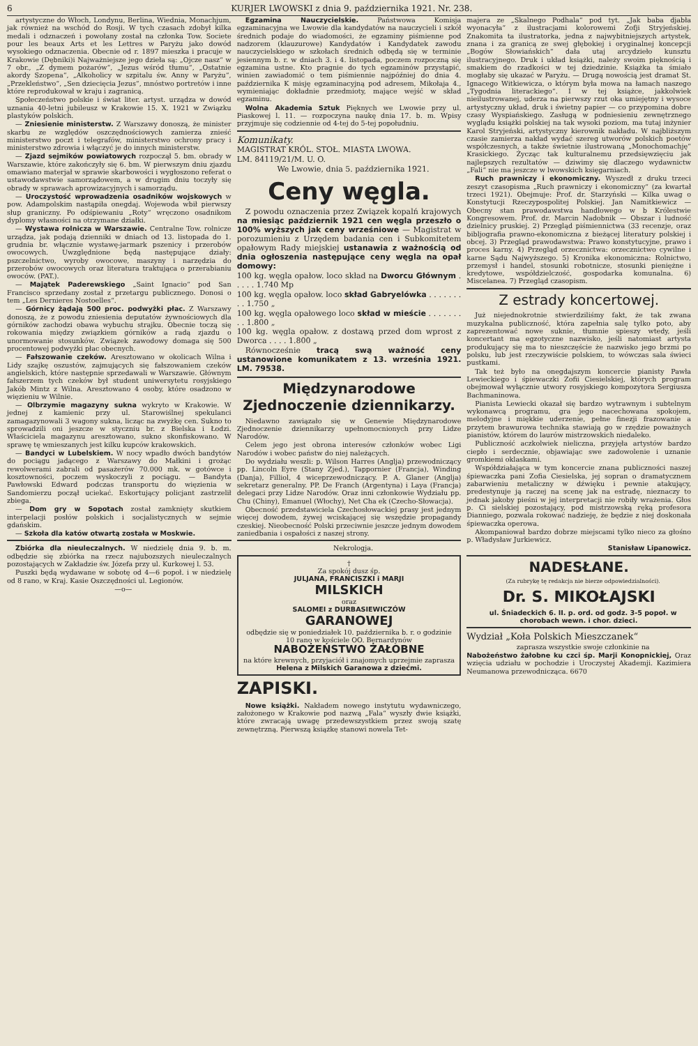6 KURJER LWOWSKI z dnia 9. października 1921. Nr. 238.
artystyczne do Włoch, Londynu, Berlina, Wiednia, Monachjum, jak również na wschód do Rosji. W tych czasach zdobył kilka medali i odznaczeń i powołany został na członka Tow. Societe pour les beaux Arts et les Lettres w Paryżu jako dowód wysokiego odznaczenia. Obecnie od r. 1897 mieszka i pracuje w Krakowie (Dębniki)i Najważniejsze jego dzieła są: „Ojcze nasz“ w 7 obr., „Z dymem pożarów“, „Jezus wśród tłumu“, „Ostatnie akordy Szopena“, „Alkoholicy w szpitalu św. Anny w Paryżu“, „Przekleństwo“, „Sen dziecięcia Jezus“, mnóstwo portretów i inne które reprodukował w kraju i zagranicą.
Społeczeństwo polskie i świat liter. artyst. urządza w dowód uznania 40-letni jubileusz w Krakowie 15. X. 1921 w Związku plastyków polskich.
— Zniesienie ministerstw. Z Warszawy donoszą, że minister skarbu ze względów oszczędnościowych zamierza znieść ministerstwo poczt i telegrafów, ministerstwo ochrony pracy i ministerstwo zdrowia i włączyć je do innych ministerstw.
— Zjazd sejmików powiatowych rozpoczął 5. bm. obrady w Warszawie, które zakończyły się 6. bm. W pierwszym dniu zjazdu omawiano materjał w sprawie skarbowości i wygłoszono referat o ustawodawstwie samorządowem, a w drugim dniu toczyły się obrady w sprawach aprowizacyjnych i samorządu.
— Uroczystość wprowadzenia osadników wojskowych w pow. Adampolskim nastąpiła onegdaj. Wojewoda wbił pierwszy słup graniczny. Po odśpiewaniu „Roty“ wręczono osadnikom dyplomy własności na otrzymane działki.
— Wystawa rolnicza w Warszawie. Centralne Tow. rolnicze urządza, jak podają dzienniki w dniach od 13. listopada do 1. grudnia br. włącznie wystawę-jarmark pszenicy i przerobów owocowych. Uwzględnione będą następujące działy: pszczelnictwo, wyroby owocowe, maszyny i narzędzia do przerobów owocowych oraz literatura traktująca o przerabianiu owoców. (PAT.).
— Majątek Paderewskiego „Saint Ignacio“ pod San Francisco sprzedany został z przetargu publicznego. Donosi o tem „Les Dernieres Nostoelles“.
— Górnicy żądają 500 proc. podwyżki płac. Z Warszawy donoszą, że z powodu zniesienia deputatów żywnościowych dla górników zachodzi obawa wybuchu strajku. Obecnie toczą się rokowania między związkiem górników a radą zjazdu o unormowanie stosunków. Związek zawodowy domaga się 500 procentowej podwyżki płac obecnych.
— Fałszowanie czeków. Aresztowano w okolicach Wilna i Lidy szajkę oszustów, zajmujących się fałszowaniem czeków angielskich, które następnie sprzedawali w Warszawie. Głównym fałszerzem tych czeków był student uniwersytetu rosyjskiego Jakób Mintz z Wilna. Aresztowano 4 osoby, które osadzono w więzieniu w Wilnie.
— Olbrzymie magazyny sukna wykryto w Krakowie. W jednej z kamienic przy ul. Starowiślnej spekulanci zamagazynowali 3 wagony sukna, licząc na zwyżkę cen. Sukno to sprowadzili oni jeszcze w styczniu br. z Bielska i Łodzi. Właściciela magazynu aresztowano, sukno skonfiskowano. W sprawę tę wmieszanych jest kilku kupców krakowskich.
— Bandyci w Lubelskiem. W nocy wpadło dwóch bandytów do pociągu jadącego z Warszawy do Małkini i grożąc rewolwerami zabrali od pasażerów 70.000 mk. w gotówce i kosztowności, poczem wyskoczyli z pociągu. — Bandyta Pawłowski Edward podczas transportu do więzienia w Sandomierzu począł uciekać. Eskortujący policjant zastrzelił zbiega.
— Dom gry w Sopotach został zamknięty skutkiem interpelacji posłów polskich i socjalistycznych w sejmie gdańskim.
— Szkoła dla katów otwartą została w Moskwie.
Zbiórka dla nieuleczalnych. W niedzielę dnia 9. b. m. odbędzie się zbiórka na rzecz najubozszych nieuleczalnych pozostających w Zakładzie św. Józefa przy ul. Kurkowej l. 53.
Puszki będą wydawane w sobotę od 4—6 popoł. i w niedzielę od 8 rano, w Kraj. Kasie Oszczędności ul. Legionów.
—o—
Egzamina Nauczycielskie. Państwowa Komisja egzaminacyjna we Lwowie dla kandydatów na nauczycieli i szkół średnich podaje do wiadomości, że egzaminy piśmienne pod nadzorem (klauzurowe) Kandydatów i Kandydatek zawodu nauczycielskiego w szkołach średnich odbędą się w terminie jesiennym b. r. w dniach 3. i 4. listopada, poczem rozpoczną się egzamina ustne. Kto pragnie do tych egzaminów przystąpić, winien zawiadomić o tem piśmiennie najpóźniej do dnia 4. października K misję egzaminacyjną pod adresem, Mikołaja 4., wymieniając dokładnie przedmioty, mające wejść w skład egzaminu.
Wolna Akademia Sztuk Pięknych we Lwowie przy ul. Piaskowej l. 11. — rozpoczyna naukę dnia 17. b. m. Wpisy przyjmuje się codziennie od 4-tej do 5-tej popołudniu.
Komunikaty.
MAGISTRAT KRÓL. STOŁ. MIASTA LWOWA.
LM. 84119/21/M. U. O.
We Lwowie, dnia 5. października 1921.
Ceny węgla.
Z powodu oznaczenia przez Związek kopalń krajowych na miesiąc październik 1921 cen węgla przeszło o 100% wyższych jak ceny wrześniowe — Magistrat w porozumieniu z Urzędem badania cen i Subkomitetem opałowym Rady miejskiej ustanawia z ważnością od dnia ogłoszenia następujące ceny węgla na opał domowy:
100 kg. węgla opałow. loco skład na Dworcu Głównym . . . . . 1.740 Mp
100 kg. węgla opałow. loco skład Gabryelówka . . . . . . . . . 1.750 „
100 kg. węgla opałowego loco skład w mieście . . . . . . . . . 1.800 „
100 kg. węgla opałow. z dostawą przed dom wprost z Dworca . . . . 1.800 „
Równocześnie tracą swą ważność ceny ustanowione komunikatem z 13. września 1921. LM. 79538.
Międzynarodowe Zjednoczenie dziennikarzy.
Niedawno zawiązało się w Genewie Międzynarodowe Zjednoczenie dziennikarzy upełnomocnionych przy Lidze Narodów.
Celem jego jest obrona interesów członków wobec Ligi Narodów i wobec państw do niej należących.
Do wydziału weszli: p. Wilson Harres (Anglja) przewodniczący pp. Lincoln Eyre (Stany Zjed.), Tappornier (Francja), Winding (Danja), Filliol, 4 wiceprzewodniczący. P. A. Glaner (Anglja) sekretarz generalny. PP. De Franch (Argentyna) i Laya (Francja) delegaci przy Lidze Narodów. Oraz inni członkowie Wydziału pp. Chu (Chiny), Emanuel (Włochy), Net Cha ek (Czecho-Słowacja).
Obecność przedstawiciela Czechosłowackiej prasy jest jednym więcej dowodem, żywej wciskającej się wszędzie propagandy czeskiej. Nieobecność Polski przeciwnie jeszcze jednym dowodem zaniedbania i ospałości z naszej strony.
Nekrologja.
†
Za spokój dusz śp.
JULJANA, FRANCISZKI i MARJI
MILSKICH
oraz
SALOMEI z DURBASIEWICZÓW
GARANOWEJ
odbędzie się w poniedziałek 10. października b. r. o godzinie 10 rano w kościele OO. Bernardynów
NABOŻEŃSTWO ŻAŁOBNE
na które krewnych, przyjaciół i znajomych uprzejmie zaprasza Helena z Milskich Garanowa z dziećmi.
ZAPISKI.
Nowe książki. Nakładem nowego instytutu wydawniczego, założonego w Krakowie pod nazwą „Fala“ wyszły dwie książki, które zwracają uwagę przedewszystkiem przez swoją szatę zewnętrzną. Pierwszą książkę stanowi nowela Tet-
majera ze „Skalnego Podhala“ pod tyt. „Jak baba djabła wyonacyła“ z ilustracjami kolorowemi Zofji Stryjeńskiej. Znakomita ta ilustratorka, jedna z najwybitniejszych artystek, znana i za granicą ze swej głębokiej i oryginalnej koncepcji „Bogów Słowiańskich“ dała utaj arcydzieło kunsztu ilustracyjnego. Druk i układ książki, należy swoim pięknością i smakiem do rzadkości w tej dziedzinie. Książka ta śmiało mogłaby się ukazać w Paryżu. — Drugą nowością jest dramat St. Ignacego Witkiewicza, o którym była mowa na łamach naszego „Tygodnia literackiego“. I w tej książce, jakkolwiek nieilustrowanej, uderza na pierwszy rzut oka umiejętny i wysoce artystyczny układ, druk i świetny papier — co przypomina dobre czasy Wyspiańskiego. Zasługą w podniesieniu zewnętrznego wyglądu książki polskiej na tak wysoki poziom, ma tutaj inżynier Karol Stryjeński, artystyczny kierownik nakładu. W najbliższym czasie zamierza nakład wydać szereg utworów polskich poetów współczesnych, a także świetnie ilustrowaną „Monochomachję“ Krasickiego. Życząc tak kulturalnemu przedsięwzięciu jak najlepszych rezultatów — dziwimy się dlaczego wydawnictw „Fali“ nie ma jeszcze w lwowskich księgarniach.
Ruch prawniczy i ekonomiczny. Wyszedł z druku trzeci zeszyt czasopisma „Ruch prawniczy i ekonomiczny“ (za kwartał trzeci 1921). Obejmuje: Prof. dr. Starzyński — Kilka uwag o Konstytucji Rzeczypospolitej Polskiej. Jan Namitkiewicz — Obecny stan prawodawstwa handlowego w b Królestwie Kongresowem. Prof. dr. Marcin Nadobnik — Obszar i ludność dzielnicy pruskiej. 2) Przegląd piśmiennictwa (33 recenzje, oraz bibljografia prawno-ekonomiczna z bieżącej literatury polskiej i obcej. 3) Przegląd prawodawstwa: Prawo konstytucyjne, prawo i proces karny. 4) Przegląd orzecznictwa: orzecznictwo cywilne i karne Sądu Najwyższego. 5) Kronika ekonomiczna: Rolnictwo, przemysł i handel, stosunki robotnicze, stosunki pieniężne i kredytowe, współdzielczość, gospodarka komunalna. 6) Miscelanea. 7) Przegląd czasopism.
Z estrady koncertowej.
Już niejednokrotnie stwierdziliśmy fakt, że tak zwana muzykalna publiczność, która zapełnia salę tylko poto, aby zaprezentować nowe suknie, tłumnie spieszy wtedy, jeśli koncertant ma egzotyczne nazwisko, jeśli natomiast artysta produkujący się ma to nieszczęście że nazwisko jego brzmi po polsku, lub jest rzeczywiście polskiem, to wówczas sala świeci pustkami.
Tak też było na onegdajszym koncercie pianisty Pawła Lewieckiego i śpiewaczki Zofii Ciesielskiej, których program obejmował wyłącznie utwory rosyjskiego kompozytora Sergiusza Bachmaninowa.
Pianista Lewiecki okazał się bardzo wytrawnym i subtelnym wykonawcą programu, gra jego nacechowana spokojem, melodyjne i miękkie uderzenie, pełne finezji frazowanie a przytem brawurowa technika stawiają go w rzędzie poważnych pianistów, którem do laurów mistrzowskich niedaleko.
Publiczność aczkolwiek nieliczna, przyjęła artystów bardzo ciepło i serdecznie, objawiając swe zadowolenie i uznanie gromkiemi oklaskami.
Współdziałająca w tym koncercie znana publiczności naszej śpiewaczka pani Zofia Ciesielska, jej sopran o dramatycznem zabarwieniu metaliczny w dźwięku i pewnie atakujący, predestynuje ją raczej na scenę jak na estradę, nieznaczy to jednak jakoby pieśni w jej interpretacji nie robiły wrażenia. Głos p. Ci sielskiej pozostający, pod mistrzowską ręką profesora Dianniego, pozwala rokować nadzieję, że będzie z niej doskonała śpiewaczka operowa.
Akompaniował bardzo dobrze miejscami tylko nieco za głośno p. Władysław Jurkiewicz.
Stanisław Lipanowicz.
NADESŁANE.
(Za rubrykę tę redakcja nie bierze odpowiedzialności).
Dr. S. MIKOŁAJSKI
ul. Śniadeckich 6. II. p. ord. od godz. 3-5 popoł. w chorobach wewn. i chor. dzieci.
Wydział „Koła Polskich Mieszczanek“
zaprasza wszystkie swoje członkinie na
Nabożeństwo żałobne ku czci śp. Marji Konopnickiej, Oraz wzięcia udziału w pochodzie i Uroczystej Akademji. Kazimiera Neumanowa przewodnicząca. 6670